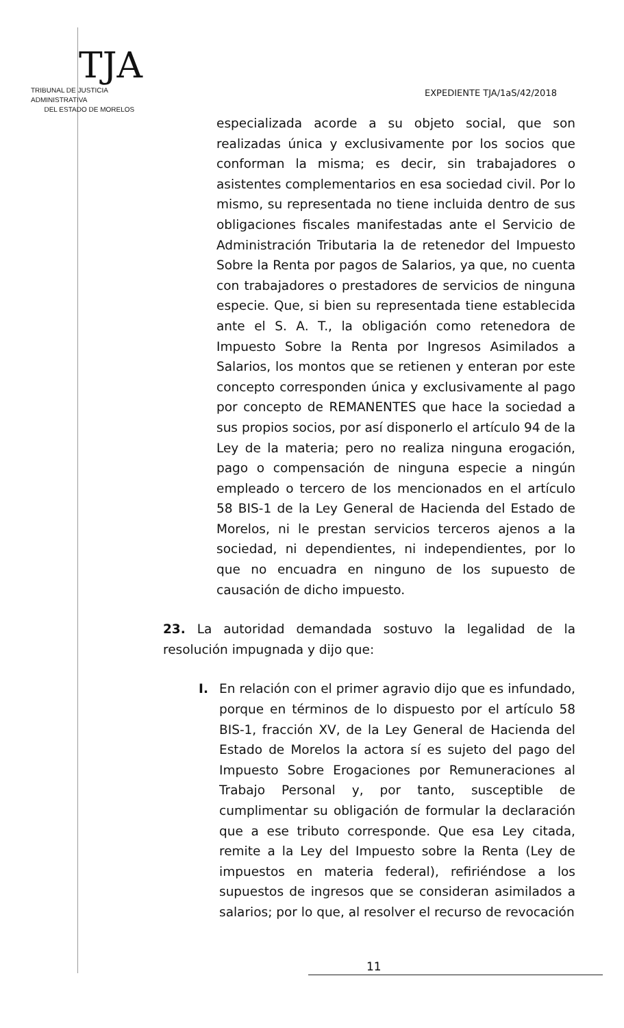TJA
TRIBUNAL DE JUSTICIA ADMINISTRATIVA
DEL ESTADO DE MORELOS
EXPEDIENTE TJA/1aS/42/2018
especializada acorde a su objeto social, que son realizadas única y exclusivamente por los socios que conforman la misma; es decir, sin trabajadores o asistentes complementarios en esa sociedad civil. Por lo mismo, su representada no tiene incluida dentro de sus obligaciones fiscales manifestadas ante el Servicio de Administración Tributaria la de retenedor del Impuesto Sobre la Renta por pagos de Salarios, ya que, no cuenta con trabajadores o prestadores de servicios de ninguna especie. Que, si bien su representada tiene establecida ante el S. A. T., la obligación como retenedora de Impuesto Sobre la Renta por Ingresos Asimilados a Salarios, los montos que se retienen y enteran por este concepto corresponden única y exclusivamente al pago por concepto de REMANENTES que hace la sociedad a sus propios socios, por así disponerlo el artículo 94 de la Ley de la materia; pero no realiza ninguna erogación, pago o compensación de ninguna especie a ningún empleado o tercero de los mencionados en el artículo 58 BIS-1 de la Ley General de Hacienda del Estado de Morelos, ni le prestan servicios terceros ajenos a la sociedad, ni dependientes, ni independientes, por lo que no encuadra en ninguno de los supuesto de causación de dicho impuesto.
23. La autoridad demandada sostuvo la legalidad de la resolución impugnada y dijo que:
I. En relación con el primer agravio dijo que es infundado, porque en términos de lo dispuesto por el artículo 58 BIS-1, fracción XV, de la Ley General de Hacienda del Estado de Morelos la actora sí es sujeto del pago del Impuesto Sobre Erogaciones por Remuneraciones al Trabajo Personal y, por tanto, susceptible de cumplimentar su obligación de formular la declaración que a ese tributo corresponde. Que esa Ley citada, remite a la Ley del Impuesto sobre la Renta (Ley de impuestos en materia federal), refiriéndose a los supuestos de ingresos que se consideran asimilados a salarios; por lo que, al resolver el recurso de revocación
11